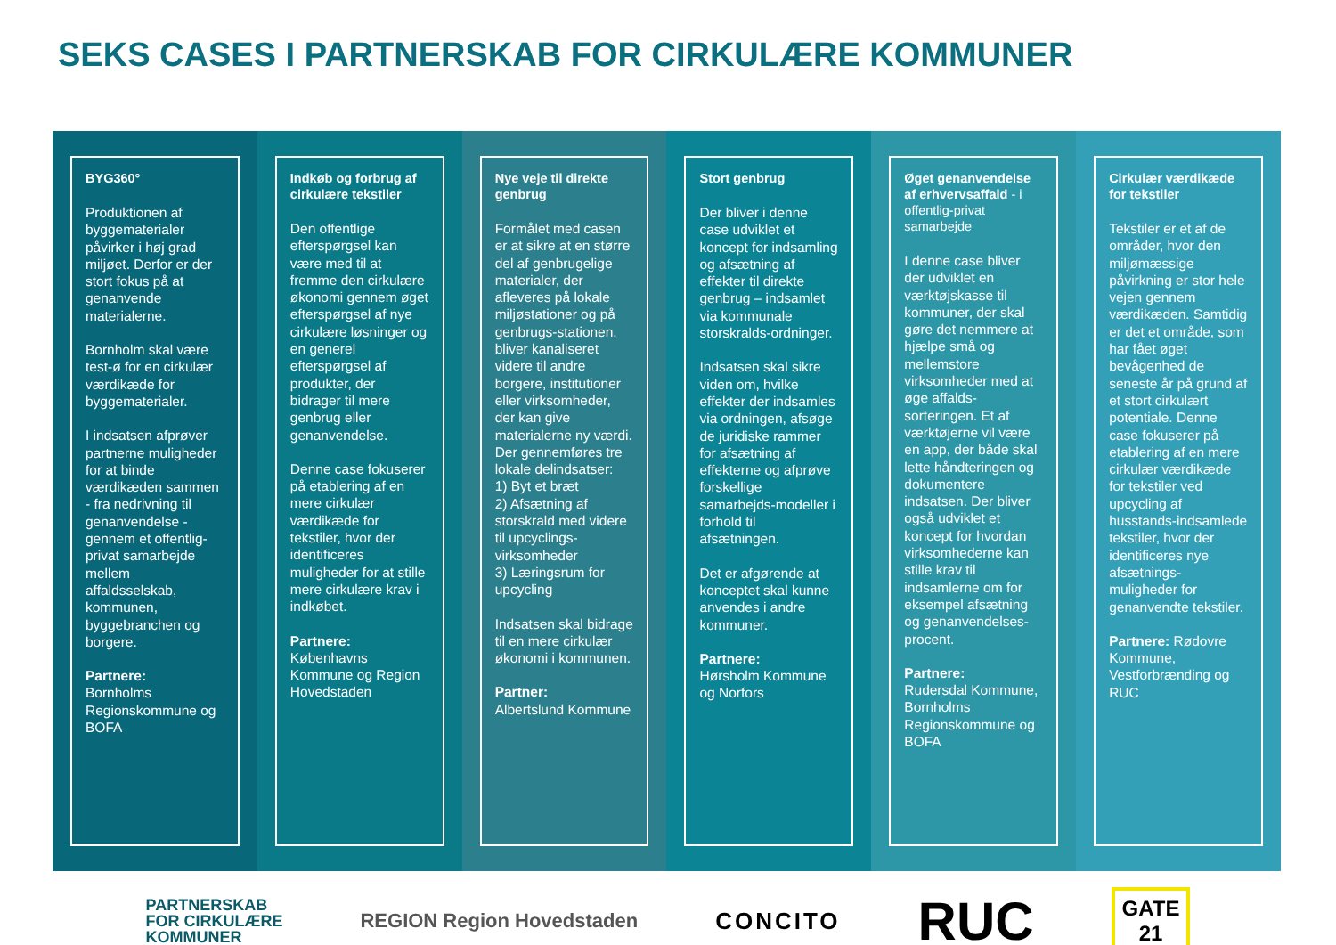SEKS CASES I PARTNERSKAB FOR CIRKULÆRE KOMMUNER
BYG360°
Produktionen af byggematerialer påvirker i høj grad miljøet. Derfor er der stort fokus på at genanvende materialerne.
Bornholm skal være test-ø for en cirkulær værdikæde for byggematerialer.
I indsatsen afprøver partnerne muligheder for at binde værdikæden sammen - fra nedrivning til genanvendelse - gennem et offentlig-privat samarbejde mellem affaldsselskab, kommunen, byggebranchen og borgere.
Partnere:
Bornholms Regionskommune og BOFA
Indkøb og forbrug af cirkulære tekstiler
Den offentlige efterspørgsel kan være med til at fremme den cirkulære økonomi gennem øget efterspørgsel af nye cirkulære løsninger og en generel efterspørgsel af produkter, der bidrager til mere genbrug eller genanvendelse.
Denne case fokuserer på etablering af en mere cirkulær værdikæde for tekstiler, hvor der identificeres muligheder for at stille mere cirkulære krav i indkøbet.
Partnere:
Københavns Kommune og Region Hovedstaden
Nye veje til direkte genbrug
Formålet med casen er at sikre at en større del af genbrugelige materialer, der afleveres på lokale miljøstationer og på genbrugs-stationen, bliver kanaliseret videre til andre borgere, institutioner eller virksomheder, der kan give materialerne ny værdi. Der gennemføres tre lokale delindsatser:
1) Byt et bræt
2) Afsætning af storskrald med videre til upcyclings-virksomheder
3) Læringsrum for upcycling
Indsatsen skal bidrage til en mere cirkulær økonomi i kommunen.
Partner:
Albertslund Kommune
Stort genbrug
Der bliver i denne case udviklet et koncept for indsamling og afsætning af effekter til direkte genbrug – indsamlet via kommunale storskralds-ordninger.
Indsatsen skal sikre viden om, hvilke effekter der indsamles via ordningen, afsøge de juridiske rammer for afsætning af effekterne og afprøve forskellige samarbejds-modeller i forhold til afsætningen.
Det er afgørende at konceptet skal kunne anvendes i andre kommuner.
Partnere:
Hørsholm Kommune og Norfors
Øget genanvendelse af erhvervsaffald - i offentlig-privat samarbejde
I denne case bliver der udviklet en værktøjskasse til kommuner, der skal gøre det nemmere at hjælpe små og mellemstore virksomheder med at øge affalds-sorteringen. Et af værktøjerne vil være en app, der både skal lette håndteringen og dokumentere indsatsen. Der bliver også udviklet et koncept for hvordan virksomhederne kan stille krav til indsamlerne om for eksempel afsætning og genanvendelses-procent.
Partnere:
Rudersdal Kommune, Bornholms Regionskommune og BOFA
Cirkulær værdikæde for tekstiler
Tekstiler er et af de områder, hvor den miljømæssige påvirkning er stor hele vejen gennem værdikæden. Samtidig er det et område, som har fået øget bevågenhed de seneste år på grund af et stort cirkulært potentiale. Denne case fokuserer på etablering af en mere cirkulær værdikæde for tekstiler ved upcycling af husstands-indsamlede tekstiler, hvor der identificeres nye afsætnings-muligheder for genanvendte tekstiler.
Partnere: Rødovre Kommune, Vestforbrænding og RUC
PARTNERSKAB
FOR CIRKULÆRE
KOMMUNER
REGION Region Hovedstaden
CONCITO
RUC
GATE
21